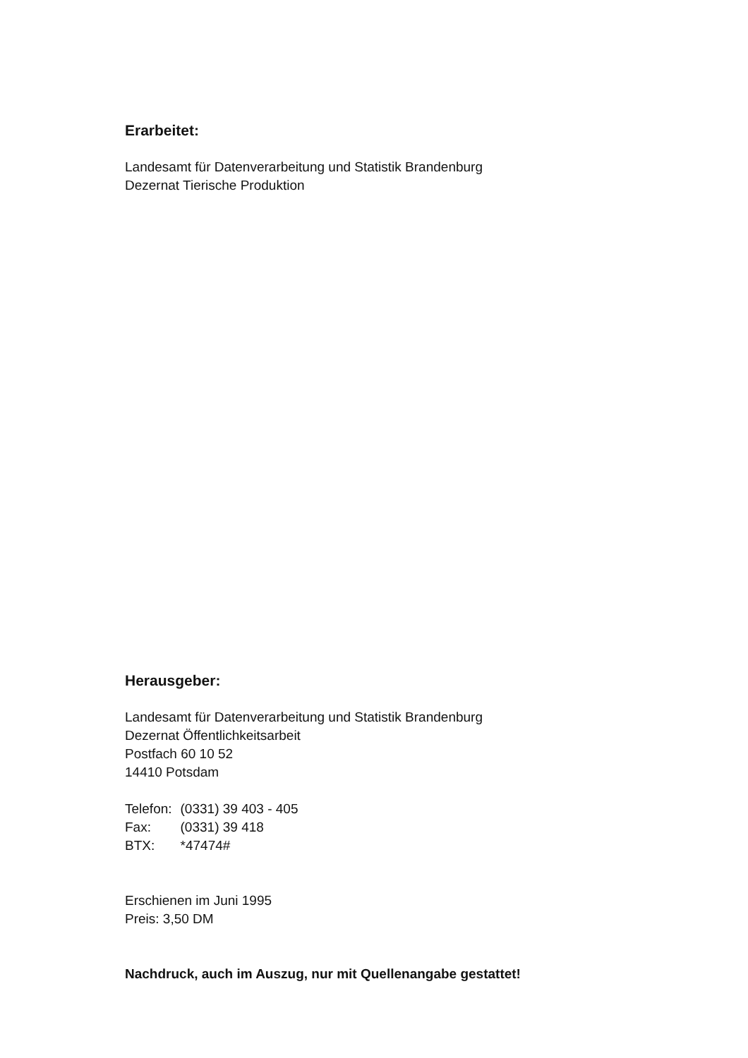Erarbeitet:
Landesamt für Datenverarbeitung und Statistik Brandenburg
Dezernat Tierische Produktion
Herausgeber:
Landesamt für Datenverarbeitung und Statistik Brandenburg
Dezernat Öffentlichkeitsarbeit
Postfach 60 10 52
14410 Potsdam
| Telefon: | (0331) 39 403 - 405 |
| Fax: | (0331) 39 418 |
| BTX: | *47474# |
Erschienen im Juni 1995
Preis: 3,50 DM
Nachdruck, auch im Auszug, nur mit Quellenangabe gestattet!